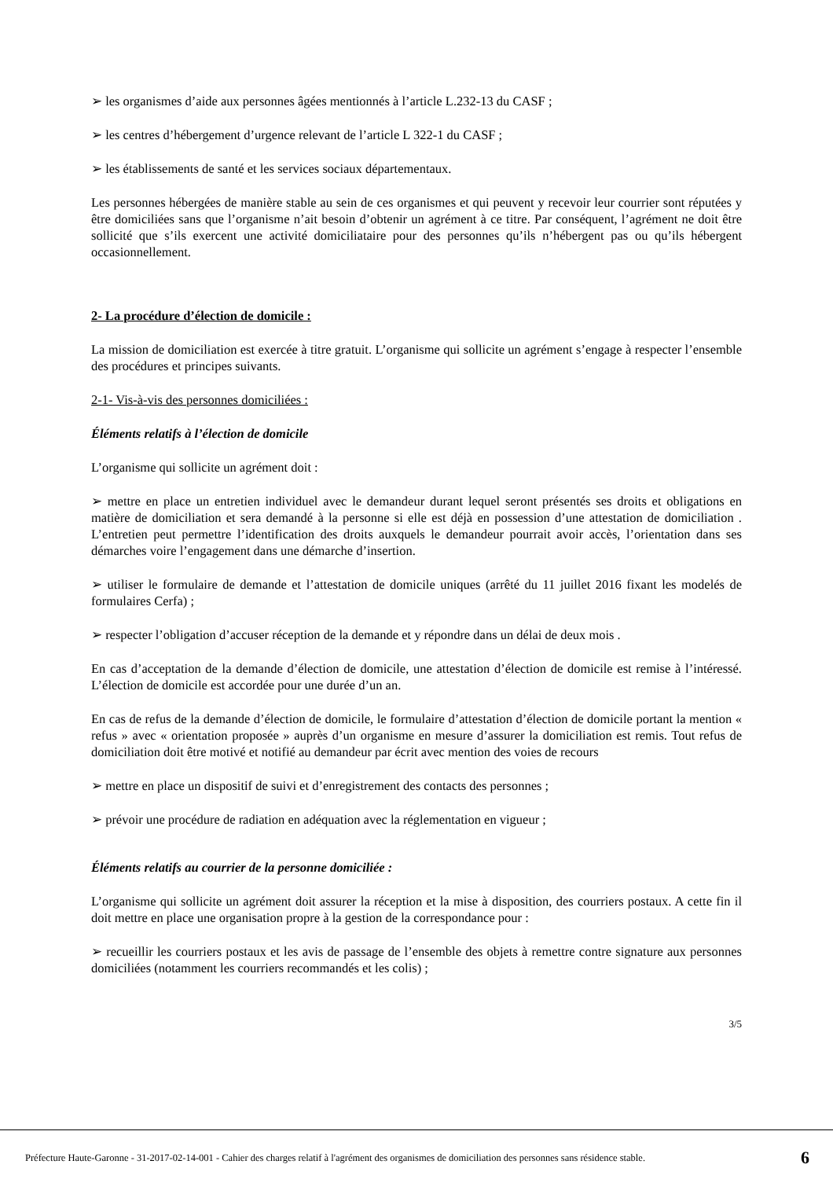➢ les organismes d’aide aux personnes âgées mentionnés à l’article L.232-13 du CASF ;
➢ les centres d’hébergement d’urgence relevant de l’article L 322-1 du CASF ;
➢ les établissements de santé et les services sociaux départementaux.
Les personnes hébergées de manière stable au sein de ces organismes et qui peuvent y recevoir leur courrier sont réputées y être domiciliées sans que l’organisme n’ait besoin d’obtenir un agrément à ce titre. Par conséquent, l’agrément ne doit être sollicité que s’ils exercent une activité domiciliataire pour des personnes qu’ils n’hébergent pas ou qu’ils hébergent occasionnellement.
2- La procédure d’élection de domicile :
La mission de domiciliation est exercée à titre gratuit. L’organisme qui sollicite un agrément s’engage à respecter l’ensemble des procédures et principes suivants.
2-1- Vis-à-vis des personnes domiciliées :
Éléments relatifs à l’élection de domicile
L’organisme qui sollicite un agrément doit :
➢ mettre en place un entretien individuel avec le demandeur durant lequel seront présentés ses droits et obligations en matière de domiciliation et sera demandé à la personne si elle est déjà en possession d’une attestation de domiciliation . L’entretien peut permettre l’identification des droits auxquels le demandeur pourrait avoir accès, l’orientation dans ses démarches voire l’engagement dans une démarche d’insertion.
➢ utiliser le formulaire de demande et l’attestation de domicile uniques (arrêté du 11 juillet 2016 fixant les modelés de formulaires Cerfa) ;
➢ respecter l’obligation d’accuser réception de la demande et y répondre dans un délai de deux mois .
En cas d’acceptation de la demande d’élection de domicile, une attestation d’élection de domicile est remise à l’intéressé. L’élection de domicile est accordée pour une durée d’un an.
En cas de refus de la demande d’élection de domicile, le formulaire d’attestation d’élection de domicile portant la mention « refus » avec « orientation proposée » auprès d’un organisme en mesure d’assurer la domiciliation est remis. Tout refus de domiciliation doit être motivé et notifié au demandeur par écrit avec mention des voies de recours
➢ mettre en place un dispositif de suivi et d’enregistrement des contacts des personnes ;
➢ prévoir une procédure de radiation en adéquation avec la réglementation en vigueur ;
Éléments relatifs au courrier de la personne domiciliée :
L’organisme qui sollicite un agrément doit assurer la réception et la mise à disposition, des courriers postaux. A cette fin il doit mettre en place une organisation propre à la gestion de la correspondance pour :
➢ recueillir les courriers postaux et les avis de passage de l’ensemble des objets à remettre contre signature aux personnes domiciliées (notamment les courriers recommandés et les colis) ;
3/5
Préfecture Haute-Garonne - 31-2017-02-14-001 - Cahier des charges relatif à l'agrément des organismes de domiciliation des personnes sans résidence stable. 6